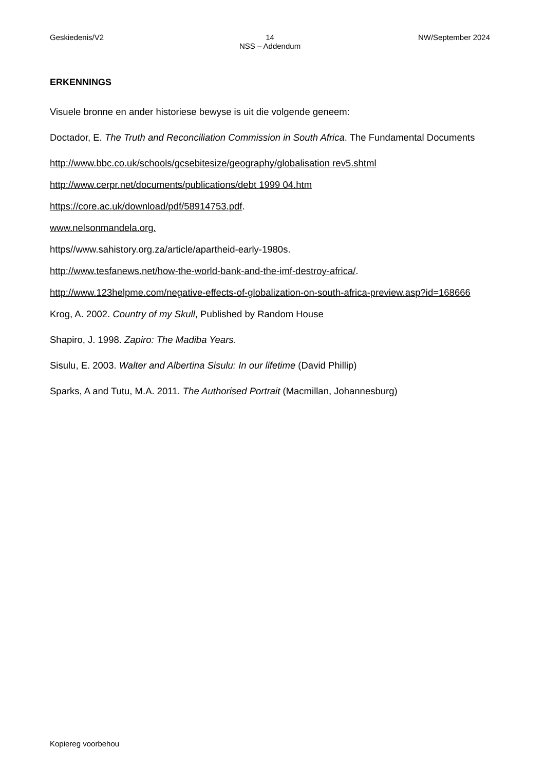Geskiedenis/V2 14
NSS – Addendum
NW/September 2024
ERKENNINGS
Visuele bronne en ander historiese bewyse is uit die volgende geneem:
Doctador, E. The Truth and Reconciliation Commission in South Africa. The Fundamental Documents
http://www.bbc.co.uk/schools/gcsebitesize/geography/globalisation rev5.shtml
http://www.cerpr.net/documents/publications/debt 1999 04.htm
https://core.ac.uk/download/pdf/58914753.pdf.
www.nelsonmandela.org.
https//www.sahistory.org.za/article/apartheid-early-1980s.
http://www.tesfanews.net/how-the-world-bank-and-the-imf-destroy-africa/.
http://www.123helpme.com/negative-effects-of-globalization-on-south-africa-preview.asp?id=168666
Krog, A. 2002. Country of my Skull, Published by Random House
Shapiro, J. 1998. Zapiro: The Madiba Years.
Sisulu, E. 2003. Walter and Albertina Sisulu: In our lifetime (David Phillip)
Sparks, A and Tutu, M.A. 2011. The Authorised Portrait (Macmillan, Johannesburg)
Kopiereg voorbehou